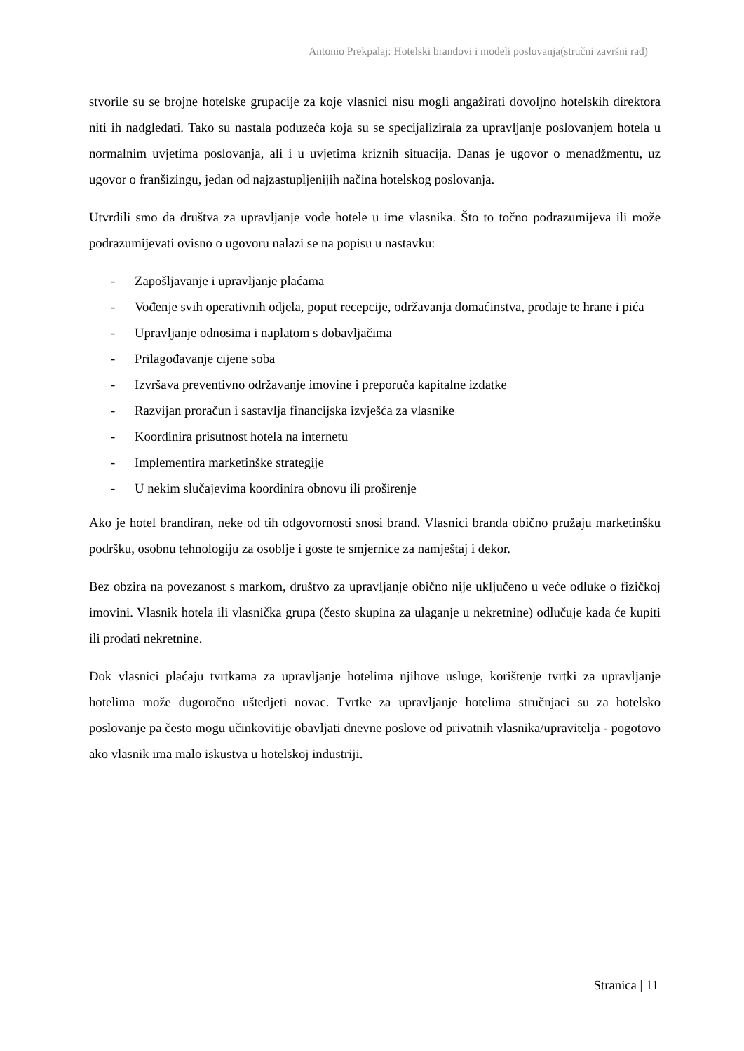Antonio Prekpalaj: Hotelski brandovi i modeli poslovanja(stručni završni rad)
stvorile su se brojne hotelske grupacije za koje vlasnici nisu mogli angažirati dovoljno hotelskih direktora niti ih nadgledati. Tako su nastala poduzeća koja su se specijalizirala za upravljanje poslovanjem hotela u normalnim uvjetima poslovanja, ali i u uvjetima kriznih situacija. Danas je ugovor o menadžmentu, uz ugovor o franšizingu, jedan od najzastupljenijih načina hotelskog poslovanja.
Utvrdili smo da društva za upravljanje vode hotele u ime vlasnika. Što to točno podrazumijeva ili može podrazumijevati ovisno o ugovoru nalazi se na popisu u nastavku:
- Zapošljavanje i upravljanje plaćama
- Vođenje svih operativnih odjela, poput recepcije, održavanja domaćinstva, prodaje te hrane i pića
- Upravljanje odnosima i naplatom s dobavljačima
- Prilagođavanje cijene soba
- Izvršava preventivno održavanje imovine i preporuča kapitalne izdatke
- Razvijan proračun i sastavlja financijska izvješća za vlasnike
- Koordinira prisutnost hotela na internetu
- Implementira marketinške strategije
- U nekim slučajevima koordinira obnovu ili proširenje
Ako je hotel brandiran, neke od tih odgovornosti snosi brand. Vlasnici branda obično pružaju marketinšku podršku, osobnu tehnologiju za osoblje i goste te smjernice za namještaj i dekor.
Bez obzira na povezanost s markom, društvo za upravljanje obično nije uključeno u veće odluke o fizičkoj imovini. Vlasnik hotela ili vlasnička grupa (često skupina za ulaganje u nekretnine) odlučuje kada će kupiti ili prodati nekretnine.
Dok vlasnici plaćaju tvrtkama za upravljanje hotelima njihove usluge, korištenje tvrtki za upravljanje hotelima može dugoročno uštedjeti novac. Tvrtke za upravljanje hotelima stručnjaci su za hotelsko poslovanje pa često mogu učinkovitije obavljati dnevne poslove od privatnih vlasnika/upravitelja - pogotovo ako vlasnik ima malo iskustva u hotelskoj industriji.
Stranica | 11